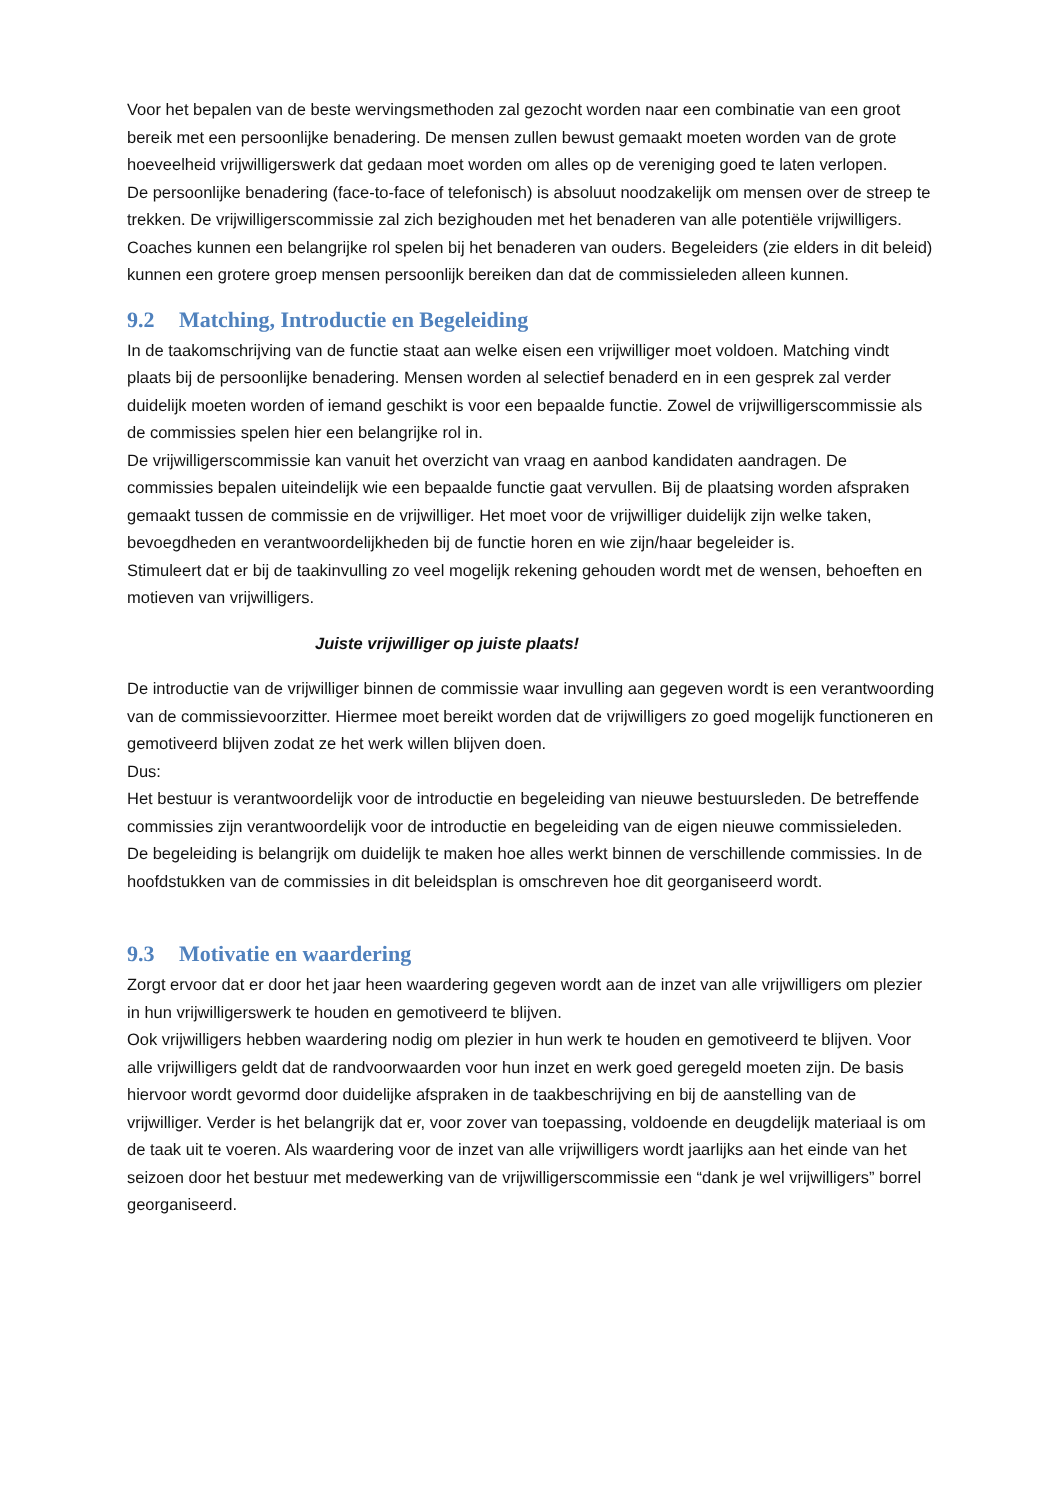Voor het bepalen van de beste wervingsmethoden zal gezocht worden naar een combinatie van een groot bereik met een persoonlijke benadering. De mensen zullen bewust gemaakt moeten worden van de grote hoeveelheid vrijwilligerswerk dat gedaan moet worden om alles op de vereniging goed te laten verlopen.
De persoonlijke benadering (face-to-face of telefonisch) is absoluut noodzakelijk om mensen over de streep te trekken. De vrijwilligerscommissie zal zich bezighouden met het benaderen van alle potentiële vrijwilligers. Coaches kunnen een belangrijke rol spelen bij het benaderen van ouders. Begeleiders (zie elders in dit beleid) kunnen een grotere groep mensen persoonlijk bereiken dan dat de commissieleden alleen kunnen.
9.2 Matching, Introductie en Begeleiding
In de taakomschrijving van de functie staat aan welke eisen een vrijwilliger moet voldoen. Matching vindt plaats bij de persoonlijke benadering. Mensen worden al selectief benaderd en in een gesprek zal verder duidelijk moeten worden of iemand geschikt is voor een bepaalde functie. Zowel de vrijwilligerscommissie als de commissies spelen hier een belangrijke rol in.
De vrijwilligerscommissie kan vanuit het overzicht van vraag en aanbod kandidaten aandragen. De commissies bepalen uiteindelijk wie een bepaalde functie gaat vervullen. Bij de plaatsing worden afspraken gemaakt tussen de commissie en de vrijwilliger. Het moet voor de vrijwilliger duidelijk zijn welke taken, bevoegdheden en verantwoordelijkheden bij de functie horen en wie zijn/haar begeleider is.
Stimuleert dat er bij de taakinvulling zo veel mogelijk rekening gehouden wordt met de wensen, behoeften en motieven van vrijwilligers.
Juiste vrijwilliger op juiste plaats!
De introductie van de vrijwilliger binnen de commissie waar invulling aan gegeven wordt is een verantwoording van de commissievoorzitter. Hiermee moet bereikt worden dat de vrijwilligers zo goed mogelijk functioneren en gemotiveerd blijven zodat ze het werk willen blijven doen.
Dus:
Het bestuur is verantwoordelijk voor de introductie en begeleiding van nieuwe bestuursleden. De betreffende commissies zijn verantwoordelijk voor de introductie en begeleiding van de eigen nieuwe commissieleden.
De begeleiding is belangrijk om duidelijk te maken hoe alles werkt binnen de verschillende commissies. In de hoofdstukken van de commissies in dit beleidsplan is omschreven hoe dit georganiseerd wordt.
9.3 Motivatie en waardering
Zorgt ervoor dat er door het jaar heen waardering gegeven wordt aan de inzet van alle vrijwilligers om plezier in hun vrijwilligerswerk te houden en gemotiveerd te blijven.
Ook vrijwilligers hebben waardering nodig om plezier in hun werk te houden en gemotiveerd te blijven. Voor alle vrijwilligers geldt dat de randvoorwaarden voor hun inzet en werk goed geregeld moeten zijn. De basis hiervoor wordt gevormd door duidelijke afspraken in de taakbeschrijving en bij de aanstelling van de vrijwilliger. Verder is het belangrijk dat er, voor zover van toepassing, voldoende en deugdelijk materiaal is om de taak uit te voeren. Als waardering voor de inzet van alle vrijwilligers wordt jaarlijks aan het einde van het seizoen door het bestuur met medewerking van de vrijwilligerscommissie een “dank je wel vrijwilligers” borrel georganiseerd.